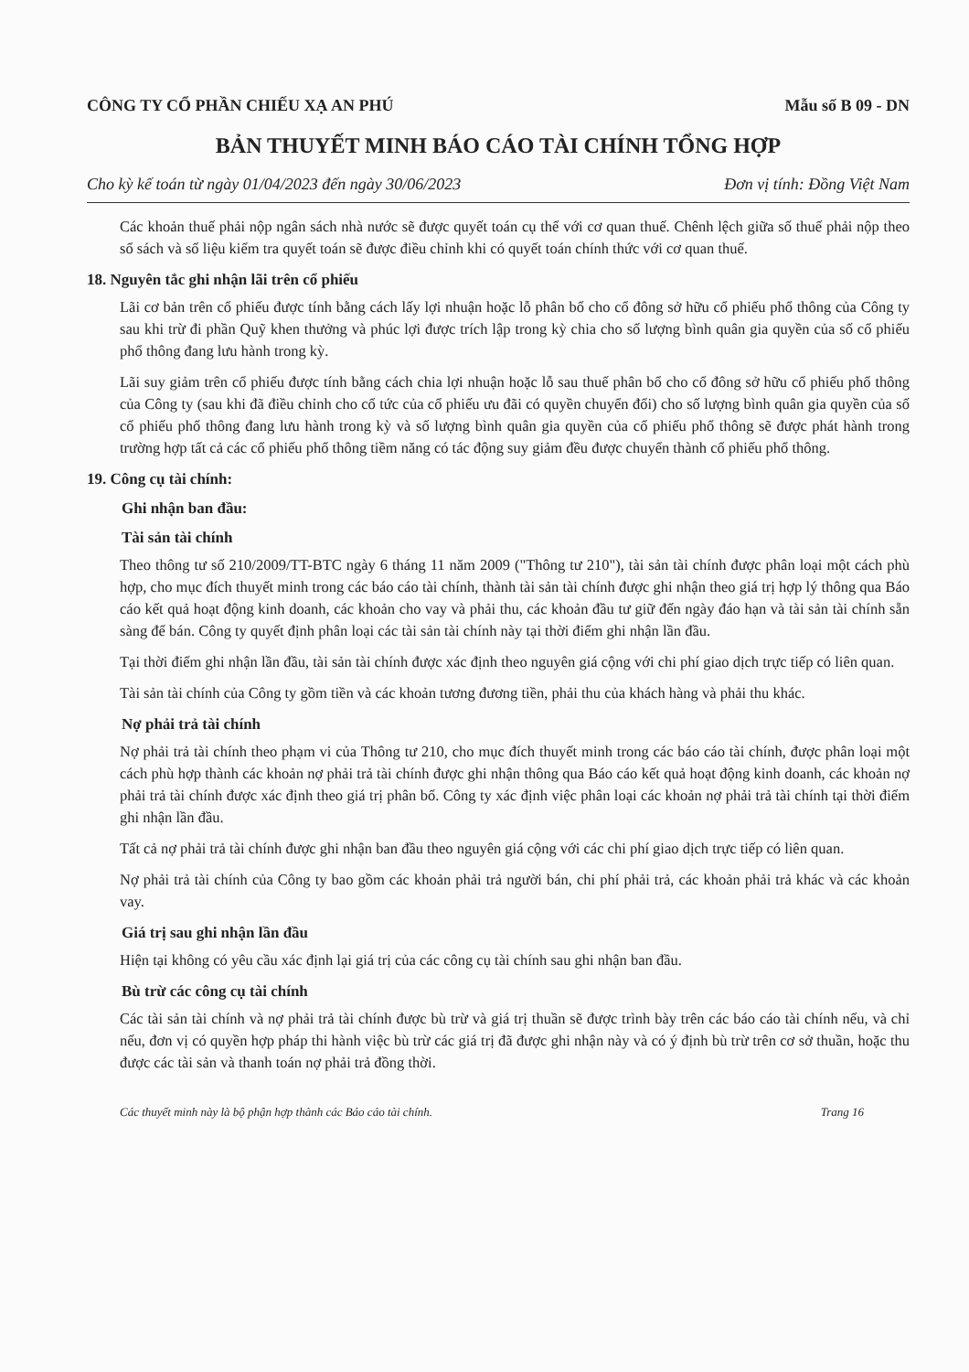CÔNG TY CỔ PHẦN CHIẾU XẠ AN PHÚ Mẫu số B 09 - DN
BẢN THUYẾT MINH BÁO CÁO TÀI CHÍNH TỔNG HỢP
Cho kỳ kế toán từ ngày 01/04/2023 đến ngày 30/06/2023 Đơn vị tính: Đồng Việt Nam
Các khoản thuế phải nộp ngân sách nhà nước sẽ được quyết toán cụ thể với cơ quan thuế. Chênh lệch giữa số thuế phải nộp theo sổ sách và số liệu kiểm tra quyết toán sẽ được điều chỉnh khi có quyết toán chính thức với cơ quan thuế.
18. Nguyên tắc ghi nhận lãi trên cổ phiếu
Lãi cơ bản trên cổ phiếu được tính bằng cách lấy lợi nhuận hoặc lỗ phân bổ cho cổ đông sở hữu cổ phiếu phổ thông của Công ty sau khi trừ đi phần Quỹ khen thưởng và phúc lợi được trích lập trong kỳ chia cho số lượng bình quân gia quyền của số cổ phiếu phổ thông đang lưu hành trong kỳ.
Lãi suy giảm trên cổ phiếu được tính bằng cách chia lợi nhuận hoặc lỗ sau thuế phân bổ cho cổ đông sở hữu cổ phiếu phổ thông của Công ty (sau khi đã điều chỉnh cho cổ tức của cổ phiếu ưu đãi có quyền chuyển đổi) cho số lượng bình quân gia quyền của số cổ phiếu phổ thông đang lưu hành trong kỳ và số lượng bình quân gia quyền của cổ phiếu phổ thông sẽ được phát hành trong trường hợp tất cả các cổ phiếu phổ thông tiềm năng có tác động suy giảm đều được chuyển thành cổ phiếu phổ thông.
19. Công cụ tài chính:
Ghi nhận ban đầu:
Tài sản tài chính
Theo thông tư số 210/2009/TT-BTC ngày 6 tháng 11 năm 2009 ("Thông tư 210"), tài sản tài chính được phân loại một cách phù hợp, cho mục đích thuyết minh trong các báo cáo tài chính, thành tài sản tài chính được ghi nhận theo giá trị hợp lý thông qua Báo cáo kết quả hoạt động kinh doanh, các khoản cho vay và phải thu, các khoản đầu tư giữ đến ngày đáo hạn và tài sản tài chính sẵn sàng để bán. Công ty quyết định phân loại các tài sản tài chính này tại thời điểm ghi nhận lần đầu.
Tại thời điểm ghi nhận lần đầu, tài sản tài chính được xác định theo nguyên giá cộng với chi phí giao dịch trực tiếp có liên quan.
Tài sản tài chính của Công ty gồm tiền và các khoản tương đương tiền, phải thu của khách hàng và phải thu khác.
Nợ phải trả tài chính
Nợ phải trả tài chính theo phạm vi của Thông tư 210, cho mục đích thuyết minh trong các báo cáo tài chính, được phân loại một cách phù hợp thành các khoản nợ phải trả tài chính được ghi nhận thông qua Báo cáo kết quả hoạt động kinh doanh, các khoản nợ phải trả tài chính được xác định theo giá trị phân bổ. Công ty xác định việc phân loại các khoản nợ phải trả tài chính tại thời điểm ghi nhận lần đầu.
Tất cả nợ phải trả tài chính được ghi nhận ban đầu theo nguyên giá cộng với các chi phí giao dịch trực tiếp có liên quan.
Nợ phải trả tài chính của Công ty bao gồm các khoản phải trả người bán, chi phí phải trả, các khoản phải trả khác và các khoản vay.
Giá trị sau ghi nhận lần đầu
Hiện tại không có yêu cầu xác định lại giá trị của các công cụ tài chính sau ghi nhận ban đầu.
Bù trừ các công cụ tài chính
Các tài sản tài chính và nợ phải trả tài chính được bù trừ và giá trị thuần sẽ được trình bày trên các báo cáo tài chính nếu, và chỉ nếu, đơn vị có quyền hợp pháp thi hành việc bù trừ các giá trị đã được ghi nhận này và có ý định bù trừ trên cơ sở thuần, hoặc thu được các tài sản và thanh toán nợ phải trả đồng thời.
Các thuyết minh này là bộ phận hợp thành các Báo cáo tài chính. Trang 16